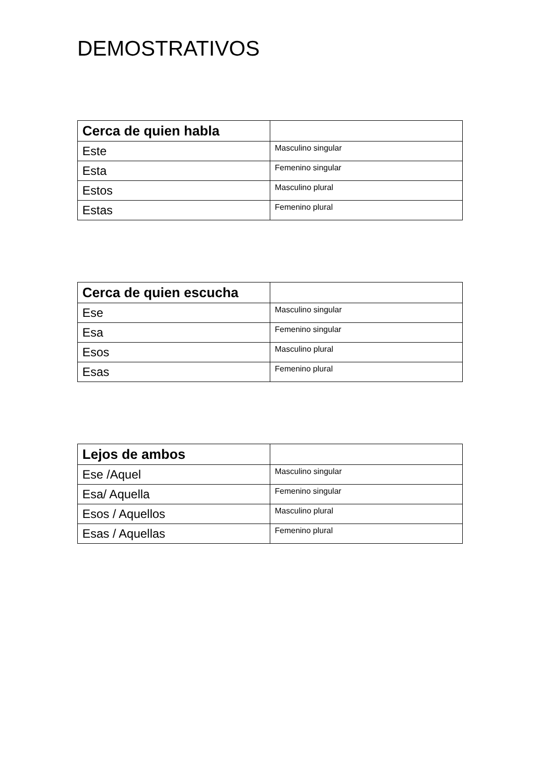DEMOSTRATIVOS
| Cerca de quien habla | |
| --- | --- |
| Este | Masculino singular |
| Esta | Femenino singular |
| Estos | Masculino plural |
| Estas | Femenino plural |
| Cerca de quien escucha | |
| --- | --- |
| Ese | Masculino singular |
| Esa | Femenino singular |
| Esos | Masculino plural |
| Esas | Femenino plural |
| Lejos de ambos | |
| --- | --- |
| Ese /Aquel | Masculino singular |
| Esa/ Aquella | Femenino singular |
| Esos / Aquellos | Masculino plural |
| Esas / Aquellas | Femenino plural |